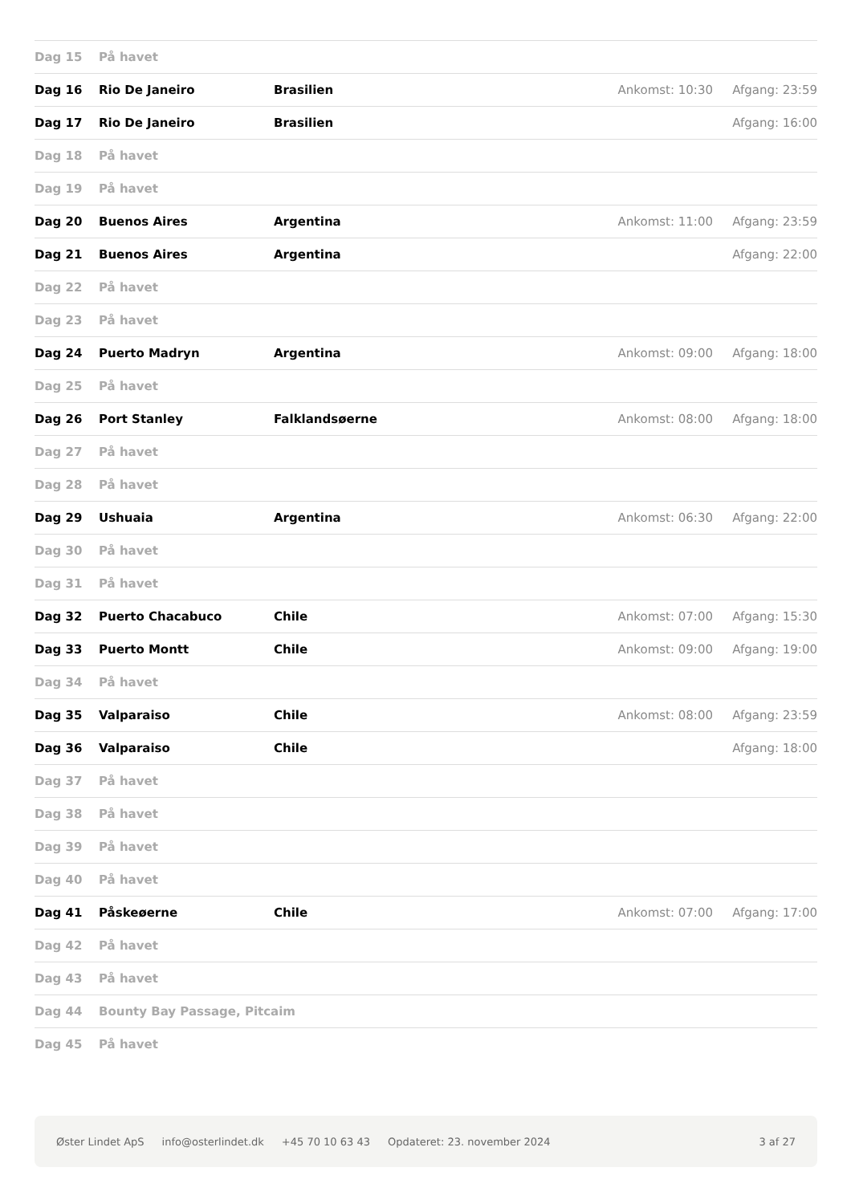| Dag 15 | På havet | | | |
| Dag 16 | Rio De Janeiro | Brasilien | Ankomst: 10:30 | Afgang: 23:59 |
| Dag 17 | Rio De Janeiro | Brasilien | | Afgang: 16:00 |
| Dag 18 | På havet | | | |
| Dag 19 | På havet | | | |
| Dag 20 | Buenos Aires | Argentina | Ankomst: 11:00 | Afgang: 23:59 |
| Dag 21 | Buenos Aires | Argentina | | Afgang: 22:00 |
| Dag 22 | På havet | | | |
| Dag 23 | På havet | | | |
| Dag 24 | Puerto Madryn | Argentina | Ankomst: 09:00 | Afgang: 18:00 |
| Dag 25 | På havet | | | |
| Dag 26 | Port Stanley | Falklandsøerne | Ankomst: 08:00 | Afgang: 18:00 |
| Dag 27 | På havet | | | |
| Dag 28 | På havet | | | |
| Dag 29 | Ushuaia | Argentina | Ankomst: 06:30 | Afgang: 22:00 |
| Dag 30 | På havet | | | |
| Dag 31 | På havet | | | |
| Dag 32 | Puerto Chacabuco | Chile | Ankomst: 07:00 | Afgang: 15:30 |
| Dag 33 | Puerto Montt | Chile | Ankomst: 09:00 | Afgang: 19:00 |
| Dag 34 | På havet | | | |
| Dag 35 | Valparaiso | Chile | Ankomst: 08:00 | Afgang: 23:59 |
| Dag 36 | Valparaiso | Chile | | Afgang: 18:00 |
| Dag 37 | På havet | | | |
| Dag 38 | På havet | | | |
| Dag 39 | På havet | | | |
| Dag 40 | På havet | | | |
| Dag 41 | Påskeøerne | Chile | Ankomst: 07:00 | Afgang: 17:00 |
| Dag 42 | På havet | | | |
| Dag 43 | På havet | | | |
| Dag 44 | Bounty Bay Passage, Pitcaim | | | |
| Dag 45 | På havet | | | |
Øster Lindet ApS info@osterlindet.dk +45 70 10 63 43 Opdateret: 23. november 2024 3 af 27